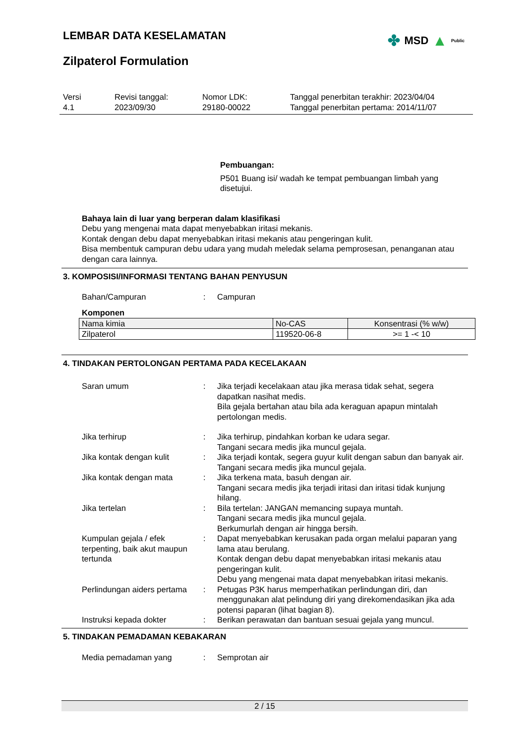LEMBAR DATA KESELAMATAN
Zilpaterol Formulation
✤ MSD ▲ Public
Versi
4.1
Revisi tanggal:
2023/09/30
Nomor LDK:
29180-00022
Tanggal penerbitan terakhir: 2023/04/04
Tanggal penerbitan pertama: 2014/11/07
Pembuangan:
P501 Buang isi/ wadah ke tempat pembuangan limbah yang disetujui.
Bahaya lain di luar yang berperan dalam klasifikasi
Debu yang mengenai mata dapat menyebabkan iritasi mekanis.
Kontak dengan debu dapat menyebabkan iritasi mekanis atau pengeringan kulit.
Bisa membentuk campuran debu udara yang mudah meledak selama pemprosesan, penanganan atau dengan cara lainnya.
3. KOMPOSISI/INFORMASI TENTANG BAHAN PENYUSUN
Bahan/Campuran : Campuran
Komponen
| Nama kimia | No-CAS | Konsentrasi (% w/w) |
| --- | --- | --- |
| Zilpaterol | 119520-06-8 | >= 1 -< 10 |
4. TINDAKAN PERTOLONGAN PERTAMA PADA KECELAKAAN
Saran umum : Jika terjadi kecelakaan atau jika merasa tidak sehat, segera dapatkan nasihat medis.
Bila gejala bertahan atau bila ada keraguan apapun mintalah pertolongan medis.
Jika terhirup : Jika terhirup, pindahkan korban ke udara segar.
Tangani secara medis jika muncul gejala.
Jika kontak dengan kulit : Jika terjadi kontak, segera guyur kulit dengan sabun dan banyak air.
Tangani secara medis jika muncul gejala.
Jika kontak dengan mata : Jika terkena mata, basuh dengan air.
Tangani secara medis jika terjadi iritasi dan iritasi tidak kunjung hilang.
Jika tertelan : Bila tertelan: JANGAN memancing supaya muntah.
Tangani secara medis jika muncul gejala.
Berkumurlah dengan air hingga bersih.
Kumpulan gejala / efek terpenting, baik akut maupun tertunda
: Dapat menyebabkan kerusakan pada organ melalui paparan yang lama atau berulang.
Kontak dengan debu dapat menyebabkan iritasi mekanis atau pengeringan kulit.
Debu yang mengenai mata dapat menyebabkan iritasi mekanis.
Perlindungan aiders pertama
: Petugas P3K harus memperhatikan perlindungan diri, dan menggunakan alat pelindung diri yang direkomendasikan jika ada potensi paparan (lihat bagian 8).
Instruksi kepada dokter : Berikan perawatan dan bantuan sesuai gejala yang muncul.
5. TINDAKAN PEMADAMAN KEBAKARAN
Media pemadaman yang : Semprotan air
2 / 15